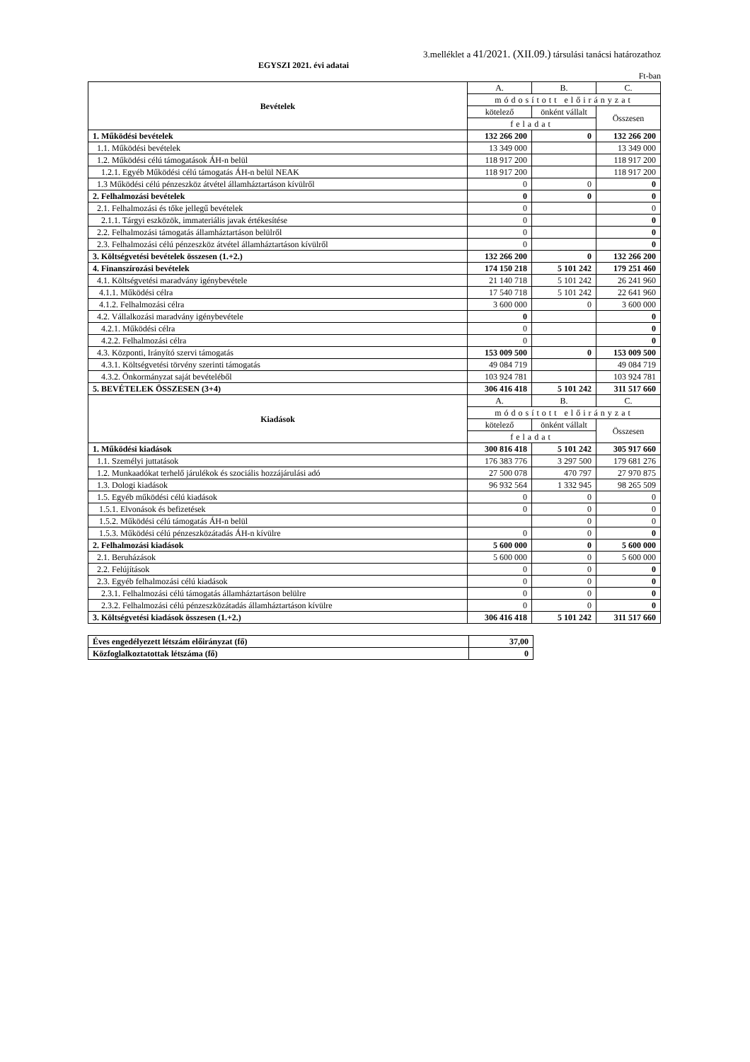3.melléklet a 41/2021. (XII.09.) társulási tanácsi határozathoz
EGYSZI 2021. évi adatai
Ft-ban
| Bevételek | A. | B. | C. |
| | módosított előirányzat | | |
| | kötelező | önként vállalt | Összesen |
| | feladat | | |
| 1. Működési bevételek | 132 266 200 | 0 | 132 266 200 |
| 1.1. Működési bevételek | 13 349 000 | | 13 349 000 |
| 1.2. Működési célú támogatások ÁH-n belül | 118 917 200 | | 118 917 200 |
| 1.2.1. Egyéb Működési célú támogatás ÁH-n belül NEAK | 118 917 200 | | 118 917 200 |
| 1.3 Működési célú pénzeszköz átvétel államháztartáson kívülről | 0 | 0 | 0 |
| 2. Felhalmozási bevételek | 0 | 0 | 0 |
| 2.1. Felhalmozási és tőke jellegű bevételek | 0 | | 0 |
| 2.1.1. Tárgyi eszközök, immateriális javak értékesítése | 0 | | 0 |
| 2.2. Felhalmozási támogatás államháztartáson belülről | 0 | | 0 |
| 2.3. Felhalmozási célú pénzeszköz átvétel államháztartáson kívülről | 0 | | 0 |
| 3. Költségvetési bevételek összesen (1.+2.) | 132 266 200 | 0 | 132 266 200 |
| 4. Finanszírozási bevételek | 174 150 218 | 5 101 242 | 179 251 460 |
| 4.1. Költségvetési maradvány igénybevétele | 21 140 718 | 5 101 242 | 26 241 960 |
| 4.1.1. Működési célra | 17 540 718 | 5 101 242 | 22 641 960 |
| 4.1.2. Felhalmozási célra | 3 600 000 | 0 | 3 600 000 |
| 4.2. Vállalkozási maradvány igénybevétele | 0 | | 0 |
| 4.2.1. Működési célra | 0 | | 0 |
| 4.2.2. Felhalmozási célra | 0 | | 0 |
| 4.3. Központi, Irányító szervi támogatás | 153 009 500 | 0 | 153 009 500 |
| 4.3.1. Költségvetési törvény szerinti támogatás | 49 084 719 | | 49 084 719 |
| 4.3.2. Önkormányzat saját bevételéből | 103 924 781 | | 103 924 781 |
| 5. BEVÉTELEK ÖSSZESEN (3+4) | 306 416 418 | 5 101 242 | 311 517 660 |
| Kiadások | A. | B. | C. |
| | módosított előirányzat | | |
| | kötelező | önként vállalt | Összesen |
| | feladat | | |
| 1. Működési kiadások | 300 816 418 | 5 101 242 | 305 917 660 |
| 1.1. Személyi juttatások | 176 383 776 | 3 297 500 | 179 681 276 |
| 1.2. Munkaadókat terhelő járulékok és szociális hozzájárulási adó | 27 500 078 | 470 797 | 27 970 875 |
| 1.3. Dologi kiadások | 96 932 564 | 1 332 945 | 98 265 509 |
| 1.5. Egyéb működési célú kiadások | 0 | 0 | 0 |
| 1.5.1. Elvonások és befizetések | 0 | 0 | 0 |
| 1.5.2. Működési célú támogatás ÁH-n belül | | 0 | 0 |
| 1.5.3. Működési célú pénzeszközátadás ÁH-n kívülre | 0 | 0 | 0 |
| 2. Felhalmozási kiadások | 5 600 000 | 0 | 5 600 000 |
| 2.1. Beruházások | 5 600 000 | 0 | 5 600 000 |
| 2.2. Felújítások | 0 | 0 | 0 |
| 2.3. Egyéb felhalmozási célú kiadások | 0 | 0 | 0 |
| 2.3.1. Felhalmozási célú támogatás államháztartáson belülre | 0 | 0 | 0 |
| 2.3.2. Felhalmozási célú pénzeszközátadás államháztartáson kívülre | 0 | 0 | 0 |
| 3. Költségvetési kiadások összesen (1.+2.) | 306 416 418 | 5 101 242 | 311 517 660 |
| Éves engedélyezett létszám előirányzat (fő) | 37,00 |
| Közfoglalkoztatottak létszáma (fő) | 0 |